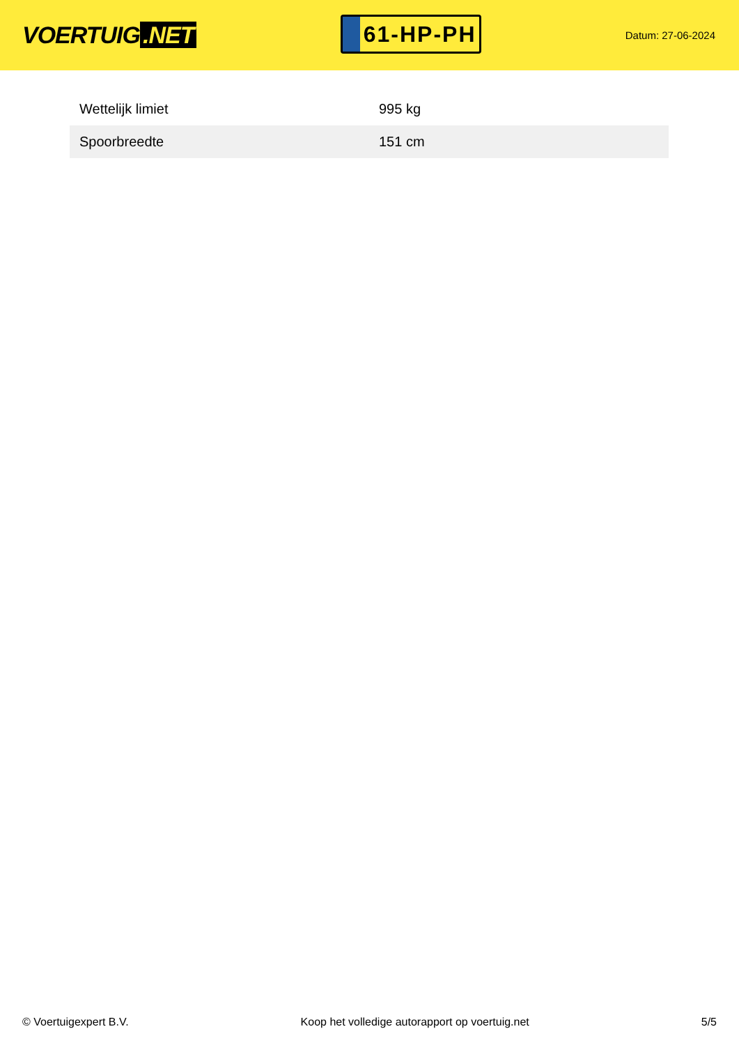VOERTUIG.NET
61-HP-PH
Datum: 27-06-2024
| Wettelijk limiet | 995 kg |
| Spoorbreedte | 151 cm |
© Voertuigexpert B.V. Koop het volledige autorapport op voertuig.net 5/5